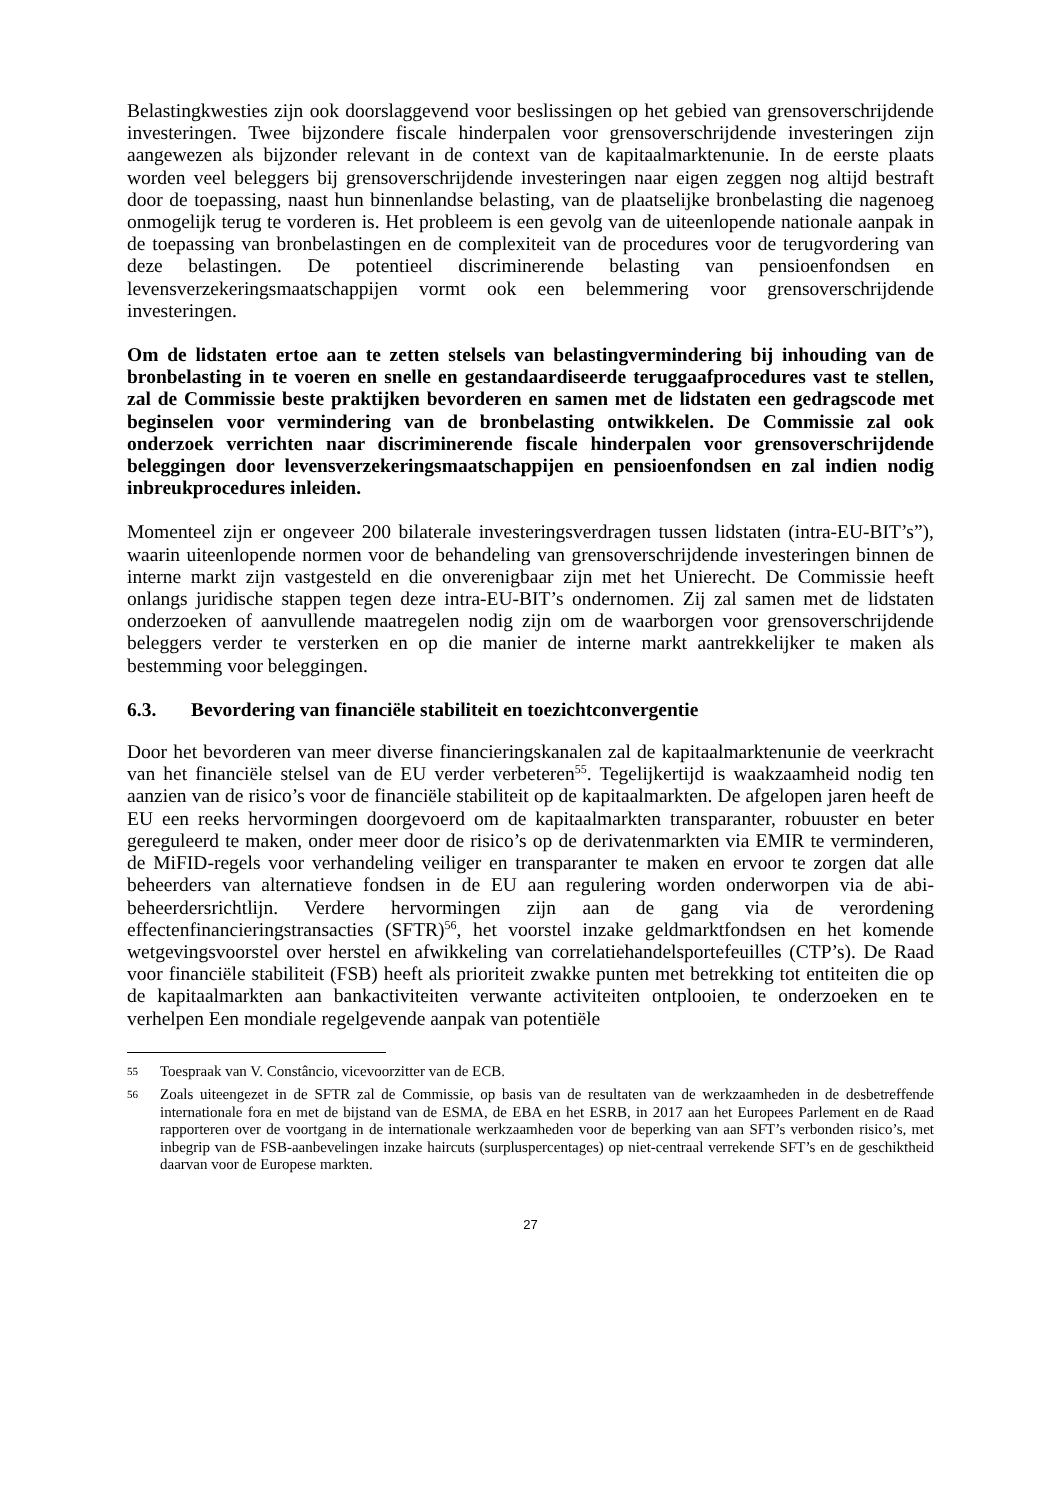Belastingkwesties zijn ook doorslaggevend voor beslissingen op het gebied van grensoverschrijdende investeringen. Twee bijzondere fiscale hinderpalen voor grensoverschrijdende investeringen zijn aangewezen als bijzonder relevant in de context van de kapitaalmarktenunie. In de eerste plaats worden veel beleggers bij grensoverschrijdende investeringen naar eigen zeggen nog altijd bestraft door de toepassing, naast hun binnenlandse belasting, van de plaatselijke bronbelasting die nagenoeg onmogelijk terug te vorderen is. Het probleem is een gevolg van de uiteenlopende nationale aanpak in de toepassing van bronbelastingen en de complexiteit van de procedures voor de terugvordering van deze belastingen. De potentieel discriminerende belasting van pensioenfondsen en levensverzekeringsmaatschappijen vormt ook een belemmering voor grensoverschrijdende investeringen.
Om de lidstaten ertoe aan te zetten stelsels van belastingvermindering bij inhouding van de bronbelasting in te voeren en snelle en gestandaardiseerde teruggaafprocedures vast te stellen, zal de Commissie beste praktijken bevorderen en samen met de lidstaten een gedragscode met beginselen voor vermindering van de bronbelasting ontwikkelen. De Commissie zal ook onderzoek verrichten naar discriminerende fiscale hinderpalen voor grensoverschrijdende beleggingen door levensverzekeringsmaatschappijen en pensioenfondsen en zal indien nodig inbreukprocedures inleiden.
Momenteel zijn er ongeveer 200 bilaterale investeringsverdragen tussen lidstaten (intra-EU-BIT’s”), waarin uiteenlopende normen voor de behandeling van grensoverschrijdende investeringen binnen de interne markt zijn vastgesteld en die onverenigbaar zijn met het Unierecht. De Commissie heeft onlangs juridische stappen tegen deze intra-EU-BIT’s ondernomen. Zij zal samen met de lidstaten onderzoeken of aanvullende maatregelen nodig zijn om de waarborgen voor grensoverschrijdende beleggers verder te versterken en op die manier de interne markt aantrekkelijker te maken als bestemming voor beleggingen.
6.3. Bevordering van financiële stabiliteit en toezichtconvergentie
Door het bevorderen van meer diverse financieringskanalen zal de kapitaalmarktenunie de veerkracht van het financiële stelsel van de EU verder verbeteren<sup>55</sup>. Tegelijkertijd is waakzaamheid nodig ten aanzien van de risico’s voor de financiële stabiliteit op de kapitaalmarkten. De afgelopen jaren heeft de EU een reeks hervormingen doorgevoerd om de kapitaalmarkten transparanter, robuuster en beter gereguleerd te maken, onder meer door de risico’s op de derivatenmarkten via EMIR te verminderen, de MiFID-regels voor verhandeling veiliger en transparanter te maken en ervoor te zorgen dat alle beheerders van alternatieve fondsen in de EU aan regulering worden onderworpen via de abi-beheerdersrichtlijn. Verdere hervormingen zijn aan de gang via de verordening effectenfinancieringstransacties (SFTR)<sup>56</sup>, het voorstel inzake geldmarktfondsen en het komende wetgevingsvoorstel over herstel en afwikkeling van correlatiehandelsportefeuilles (CTP’s). De Raad voor financiële stabiliteit (FSB) heeft als prioriteit zwakke punten met betrekking tot entiteiten die op de kapitaalmarkten aan bankactiviteiten verwante activiteiten ontplooien, te onderzoeken en te verhelpen Een mondiale regelgevende aanpak van potentiële
55 Toespraak van V. Constâncio, vicevoorzitter van de ECB.
56 Zoals uiteengezet in de SFTR zal de Commissie, op basis van de resultaten van de werkzaamheden in de desbetreffende internationale fora en met de bijstand van de ESMA, de EBA en het ESRB, in 2017 aan het Europees Parlement en de Raad rapporteren over de voortgang in de internationale werkzaamheden voor de beperking van aan SFT’s verbonden risico’s, met inbegrip van de FSB-aanbevelingen inzake haircuts (surpluspercentages) op niet-centraal verrekende SFT’s en de geschiktheid daarvan voor de Europese markten.
27